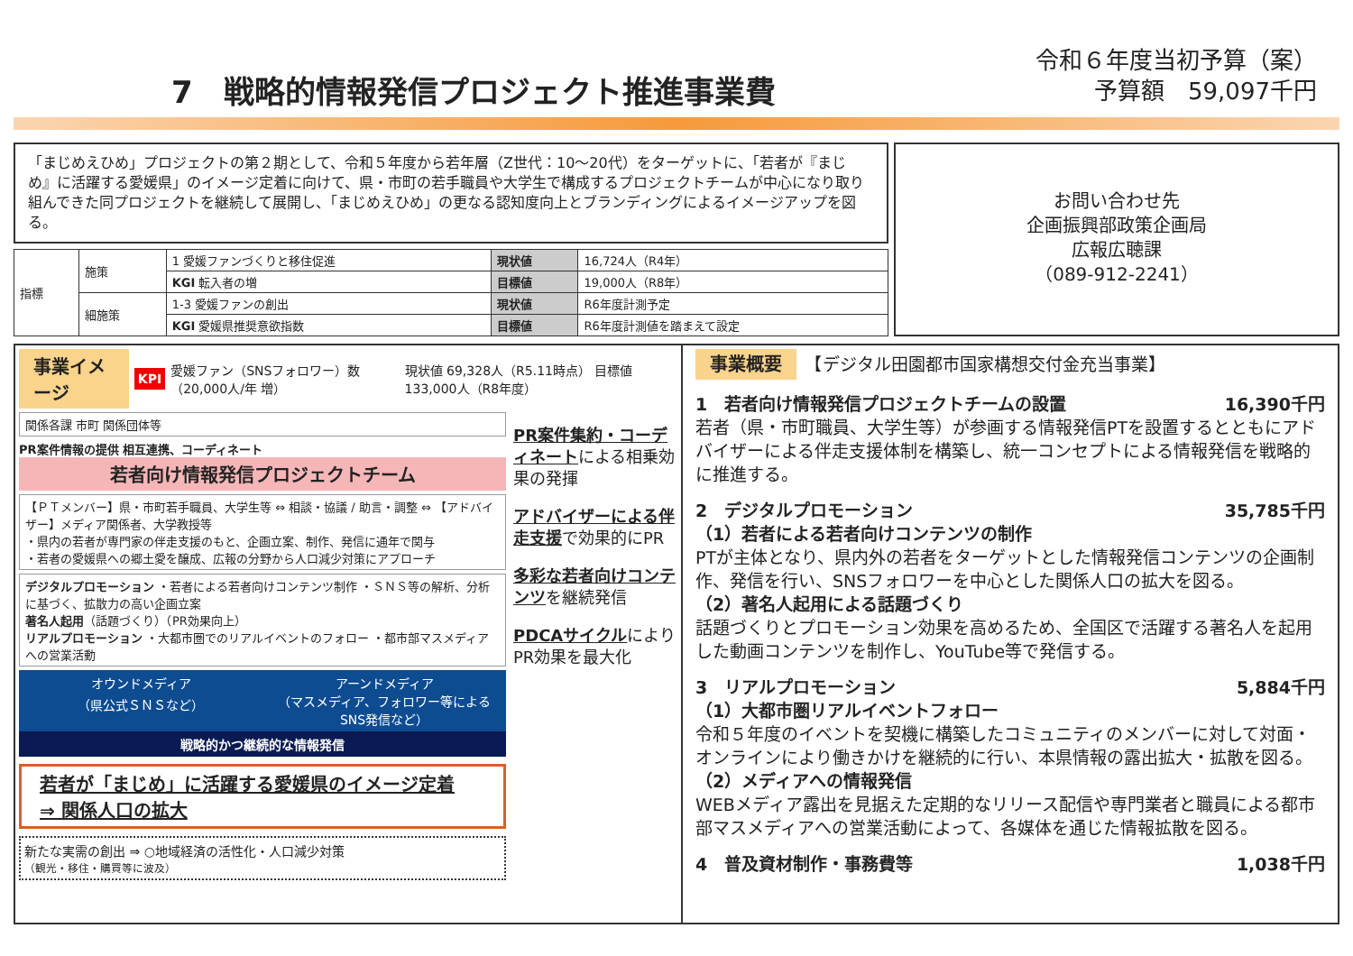7　戦略的情報発信プロジェクト推進事業費
令和６年度当初予算（案）
予算額　59,097千円
「まじめえひめ」プロジェクトの第２期として、令和５年度から若年層（Z世代：10～20代）をターゲットに、「若者が『まじめ』に活躍する愛媛県」のイメージ定着に向けて、県・市町の若手職員や大学生で構成するプロジェクトチームが中心になり取り組んできた同プロジェクトを継続して展開し、「まじめえひめ」の更なる認知度向上とブランディングによるイメージアップを図る。
| 指標 | 施策 | 1 愛媛ファンづくりと移住促進 | 現状値 | 16,724人（R4年） |
| | | KGI 転入者の増 | 目標値 | 19,000人（R8年） |
| | 細施策 | 1-3 愛媛ファンの創出 | 現状値 | R6年度計測予定 |
| | | KGI 愛媛県推奨意欲指数 | 目標値 | R6年度計測値を踏まえて設定 |
お問い合わせ先
企画振興部政策企画局
広報広聴課
（089-912-2241）
事業イメージ KPI 愛媛ファン（SNSフォロワー）数（20,000人/年 増） 現状値 69,328人（R5.11時点） 目標値 133,000人（R8年度）
関係各課 市町 関係団体等
PR案件情報の提供 相互連携、コーディネート
若者向け情報発信プロジェクトチーム
【ＰＴメンバー】県・市町若手職員、大学生等 ⇔ 相談・協議 / 助言・調整 ⇔ 【アドバイザー】メディア関係者、大学教授等
・県内の若者が専門家の伴走支援のもと、企画立案、制作、発信に通年で関与
・若者の愛媛県への郷土愛を醸成、広報の分野から人口減少対策にアプローチ
デジタルプロモーション ・若者による若者向けコンテンツ制作 ・ＳＮＳ等の解析、分析に基づく、拡散力の高い企画立案
著名人起用（話題づくり）（PR効果向上）
リアルプロモーション ・大都市圏でのリアルイベントのフォロー ・都市部マスメディアへの営業活動
オウンドメディア
（県公式ＳＮＳなど）
アーンドメディア
（マスメディア、フォロワー等によるSNS発信など）
戦略的かつ継続的な情報発信
若者が「まじめ」に活躍する愛媛県のイメージ定着
⇒ 関係人口の拡大
新たな実需の創出 ⇒ ○地域経済の活性化・人口減少対策
（観光・移住・購買等に波及）
PR案件集約・コーディネートによる相乗効果の発揮
アドバイザーによる伴走支援で効果的にPR
多彩な若者向けコンテンツを継続発信
PDCAサイクルによりPR効果を最大化
事業概要　【デジタル田園都市国家構想交付金充当事業】
1　若者向け情報発信プロジェクトチームの設置 16,390千円
若者（県・市町職員、大学生等）が参画する情報発信PTを設置するとともにアドバイザーによる伴走支援体制を構築し、統一コンセプトによる情報発信を戦略的に推進する。
2　デジタルプロモーション 35,785千円
（1）若者による若者向けコンテンツの制作
PTが主体となり、県内外の若者をターゲットとした情報発信コンテンツの企画制作、発信を行い、SNSフォロワーを中心とした関係人口の拡大を図る。
（2）著名人起用による話題づくり
話題づくりとプロモーション効果を高めるため、全国区で活躍する著名人を起用した動画コンテンツを制作し、YouTube等で発信する。
3　リアルプロモーション 5,884千円
（1）大都市圏リアルイベントフォロー
令和５年度のイベントを契機に構築したコミュニティのメンバーに対して対面・オンラインにより働きかけを継続的に行い、本県情報の露出拡大・拡散を図る。
（2）メディアへの情報発信
WEBメディア露出を見据えた定期的なリリース配信や専門業者と職員による都市部マスメディアへの営業活動によって、各媒体を通じた情報拡散を図る。
4　普及資材制作・事務費等 1,038千円